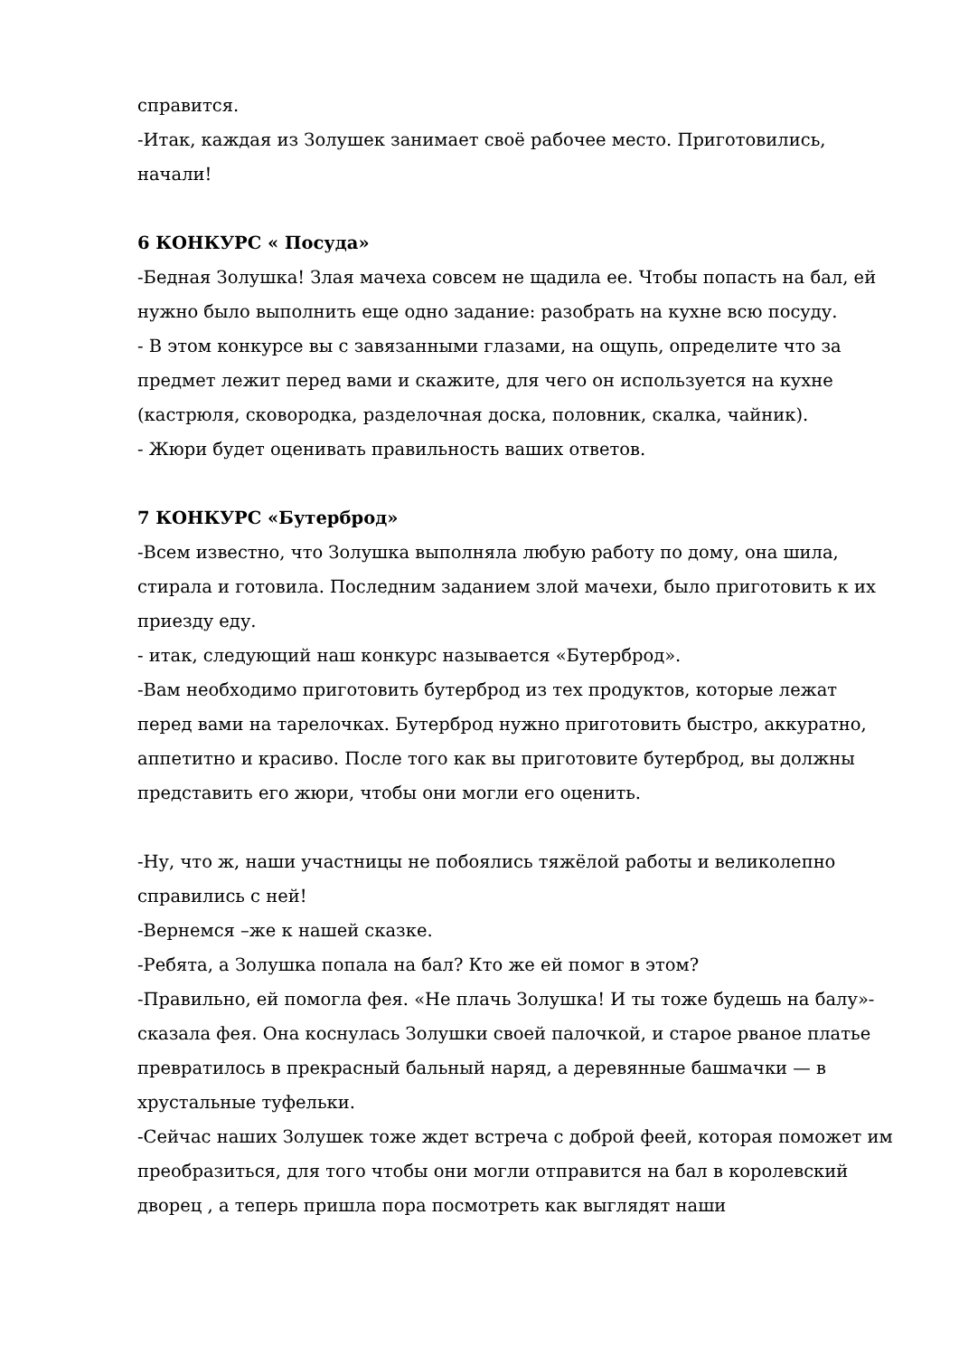справится.
-Итак, каждая из Золушек занимает своё рабочее место. Приготовились, начали!
6 КОНКУРС « Посуда»
-Бедная Золушка! Злая мачеха совсем не щадила ее. Чтобы попасть на бал, ей нужно было выполнить еще одно задание: разобрать на кухне всю посуду.
- В этом конкурсе вы с завязанными глазами, на ощупь, определите что за предмет лежит перед вами и скажите, для чего он используется на кухне (кастрюля, сковородка, разделочная доска, половник, скалка, чайник).
- Жюри будет оценивать правильность ваших ответов.
7 КОНКУРС «Бутерброд»
-Всем известно, что Золушка выполняла любую работу по дому, она шила, стирала и готовила. Последним заданием злой мачехи, было приготовить к их приезду еду.
- итак, следующий наш конкурс называется «Бутерброд».
-Вам необходимо приготовить бутерброд из тех продуктов, которые лежат перед вами на тарелочках. Бутерброд нужно приготовить быстро, аккуратно, аппетитно и красиво. После того как вы приготовите бутерброд, вы должны представить его жюри, чтобы они могли его оценить.
-Ну, что ж, наши участницы не побоялись тяжёлой работы и великолепно справились с ней!
-Вернемся –же к нашей сказке.
-Ребята, а Золушка попала на бал? Кто же ей помог в этом?
-Правильно, ей помогла фея. «Не плачь Золушка! И ты тоже будешь на балу»- сказала фея. Она коснулась Золушки своей палочкой, и старое рваное платье превратилось в прекрасный бальный наряд, а деревянные башмачки — в хрустальные туфельки.
-Сейчас наших Золушек тоже ждет встреча с доброй феей, которая поможет им преобразиться, для того чтобы они могли отправится на бал в королевский дворец , а теперь пришла пора посмотреть как выглядят наши